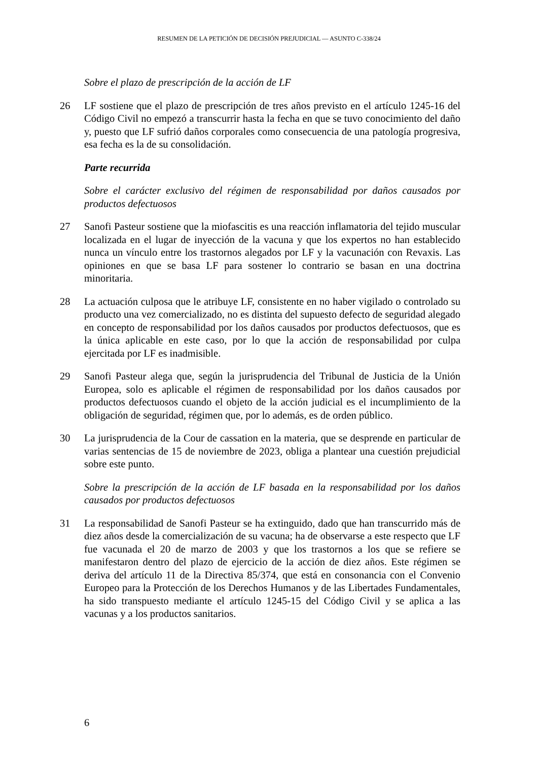RESUMEN DE LA PETICIÓN DE DECISIÓN PREJUDICIAL — ASUNTO C-338/24
Sobre el plazo de prescripción de la acción de LF
26 LF sostiene que el plazo de prescripción de tres años previsto en el artículo 1245-16 del Código Civil no empezó a transcurrir hasta la fecha en que se tuvo conocimiento del daño y, puesto que LF sufrió daños corporales como consecuencia de una patología progresiva, esa fecha es la de su consolidación.
Parte recurrida
Sobre el carácter exclusivo del régimen de responsabilidad por daños causados por productos defectuosos
27 Sanofi Pasteur sostiene que la miofascitis es una reacción inflamatoria del tejido muscular localizada en el lugar de inyección de la vacuna y que los expertos no han establecido nunca un vínculo entre los trastornos alegados por LF y la vacunación con Revaxis. Las opiniones en que se basa LF para sostener lo contrario se basan en una doctrina minoritaria.
28 La actuación culposa que le atribuye LF, consistente en no haber vigilado o controlado su producto una vez comercializado, no es distinta del supuesto defecto de seguridad alegado en concepto de responsabilidad por los daños causados por productos defectuosos, que es la única aplicable en este caso, por lo que la acción de responsabilidad por culpa ejercitada por LF es inadmisible.
29 Sanofi Pasteur alega que, según la jurisprudencia del Tribunal de Justicia de la Unión Europea, solo es aplicable el régimen de responsabilidad por los daños causados por productos defectuosos cuando el objeto de la acción judicial es el incumplimiento de la obligación de seguridad, régimen que, por lo además, es de orden público.
30 La jurisprudencia de la Cour de cassation en la materia, que se desprende en particular de varias sentencias de 15 de noviembre de 2023, obliga a plantear una cuestión prejudicial sobre este punto.
Sobre la prescripción de la acción de LF basada en la responsabilidad por los daños causados por productos defectuosos
31 La responsabilidad de Sanofi Pasteur se ha extinguido, dado que han transcurrido más de diez años desde la comercialización de su vacuna; ha de observarse a este respecto que LF fue vacunada el 20 de marzo de 2003 y que los trastornos a los que se refiere se manifestaron dentro del plazo de ejercicio de la acción de diez años. Este régimen se deriva del artículo 11 de la Directiva 85/374, que está en consonancia con el Convenio Europeo para la Protección de los Derechos Humanos y de las Libertades Fundamentales, ha sido transpuesto mediante el artículo 1245-15 del Código Civil y se aplica a las vacunas y a los productos sanitarios.
6